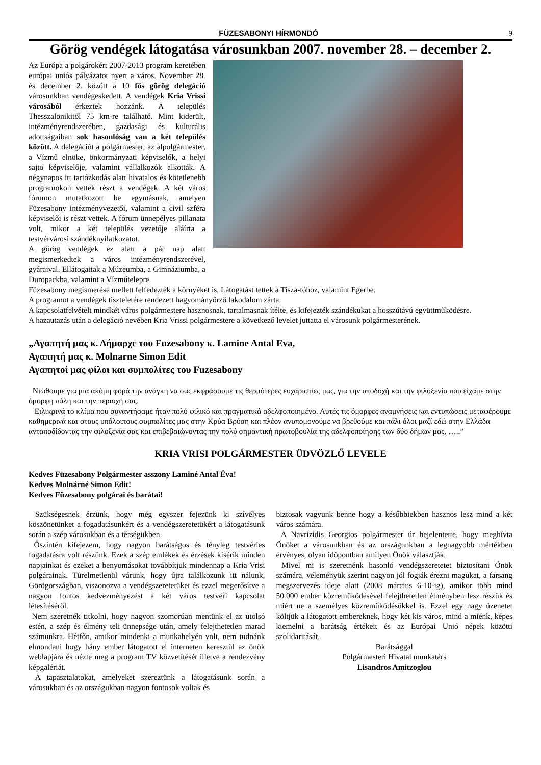FÜZESABONYI HÍRMONDÓ 9
Görög vendégek látogatása városunkban 2007. november 28. – december 2.
Az Európa a polgárokért 2007-2013 program keretében európai uniós pályázatot nyert a város. November 28. és december 2. között a 10 fős görög delegáció városunkban vendégeskedett. A vendégek Kria Vrissi városából érkeztek hozzánk. A település Thesszalonikitől 75 km-re található. Mint kiderült, intézményrendszerében, gazdasági és kulturális adottságaiban sok hasonlóság van a két település között. A delegációt a polgármester, az alpolgármester, a Vízmű elnöke, önkormányzati képviselők, a helyi sajtó képviselője, valamint vállalkozók alkották. A négynapos itt tartózkodás alatt hivatalos és kötetlenebb programokon vettek részt a vendégek. A két város fórumon mutatkozott be egymásnak, amelyen Füzesabony intézményvezetői, valamint a civil szféra képviselői is részt vettek. A fórum ünnepélyes pillanata volt, mikor a két település vezetője aláírta a testvérvárosi szándéknyilatkozatot.
A görög vendégek ez alatt a pár nap alatt megismerkedtek a város intézményrendszerével, gyáraival. Ellátogattak a Múzeumba, a Gimnáziumba, a Duropackba, valamint a Vízműtelepre.
Füzesabony megismerése mellett felfedezték a környéket is. Látogatást tettek a Tisza-tóhoz, valamint Egerbe.
A programot a vendégek tiszteletére rendezett hagyományőrző lakodalom zárta.
A kapcsolatfelvételt mindkét város polgármestere hasznosnak, tartalmasnak ítélte, és kifejezték szándékukat a hosszútávú együttműködésre.
A hazautazás után a delegáció nevében Kria Vrissi polgármestere a következő levelet juttatta el városunk polgármesterének.
„Αγαπητή μας κ. Δήμαρχε του Fuzesabony κ. Lamine Antal Eva,
Αγαπητή μας κ. Molnarne Simon Edit
Αγαπητοί μας φίλοι και συμπολίτες του Fuzesabony
Νιώθουμε για μία ακόμη φορά την ανάγκη να σας εκφράσουμε τις θερμότερες ευχαριστίες μας, για την υποδοχή και την φιλοξενία που είχαμε στην όμορφη πόλη και την περιοχή σας.
Ειλικρινά το κλίμα που συναντήσαμε ήταν πολύ φιλικό και πραγματικά αδελφοποιημένο. Αυτές τις όμορφες αναμνήσεις και εντυπώσεις μεταφέρουμε καθημερινά και στους υπόλοιπους συμπολίτες μας στην Κρύα Βρύση και πλέον ανυπομονούμε να βρεθούμε και πάλι όλοι μαζί εδώ στην Ελλάδα ανταποδίδοντας την φιλοξενία σας και επιβεβαιώνοντας την πολύ σημαντική πρωτοβουλία της αδελφοποίησης των δύο δήμων μας. …..”
KRIA VRISI POLGÁRMESTER ÜDVÖZLŐ LEVELE
Kedves Füzesabony Polgármester asszony Laminé Antal Éva!
Kedves Molnárné Simon Edit!
Kedves Füzesabony polgárai és barátai!
Szükségesnek érzünk, hogy még egyszer fejezünk ki szívélyes köszönetünket a fogadatásunkért és a vendégszeretetükért a látogatásunk során a szép városukban és a térségükben.
Őszintén kifejezem, hogy nagyon barátságos és tényleg testvéries fogadatásra volt részünk. Ezek a szép emlékek és érzések kísérik minden napjainkat és ezeket a benyomásokat továbbítjuk mindennap a Kria Vrisi polgárainak. Türelmetlenül várunk, hogy újra találkozunk itt nálunk, Görögországban, viszonozva a vendégszeretetüket és ezzel megerősítve a nagyon fontos kedvezményezést a két város testvéri kapcsolat létesítéséről.
Nem szeretnék titkolni, hogy nagyon szomorúan mentünk el az utolsó estén, a szép és élmény teli ünnepsége után, amely felejthetetlen marad számunkra. Hétfőn, amikor mindenki a munkahelyén volt, nem tudnánk elmondani hogy hány ember látogatott el interneten keresztül az önök weblapjára és nézte meg a program TV közvetítését illetve a rendezvény képgalériát.
A tapasztalatokat, amelyeket szereztünk a látogatásunk során a városukban és az országukban nagyon fontosok voltak és
biztosak vagyunk benne hogy a későbbiekben hasznos lesz mind a két város számára.
A Navrizidis Georgios polgármester úr bejelentette, hogy meghívta Önöket a városunkban és az országunkban a legnagyobb mértékben érvényes, olyan időpontban amilyen Önök választják.
Mivel mi is szeretnénk hasonló vendégszeretetet biztosítani Önök számára, véleményük szerint nagyon jól fogják érezni magukat, a farsang megszervezés ideje alatt (2008 március 6-10-ig), amikor több mind 50.000 ember közreműködésével felejthetetlen élményben lesz részük és miért ne a személyes közreműködésükkel is. Ezzel egy nagy üzenetet költjük a látogatott embereknek, hogy két kis város, mind a miénk, képes kiemelni a barátság értékeit és az Európai Unió népek közötti szolidaritását.
Barátsággal
Polgármesteri Hivatal munkatárs
Lisandros Amitzoglou